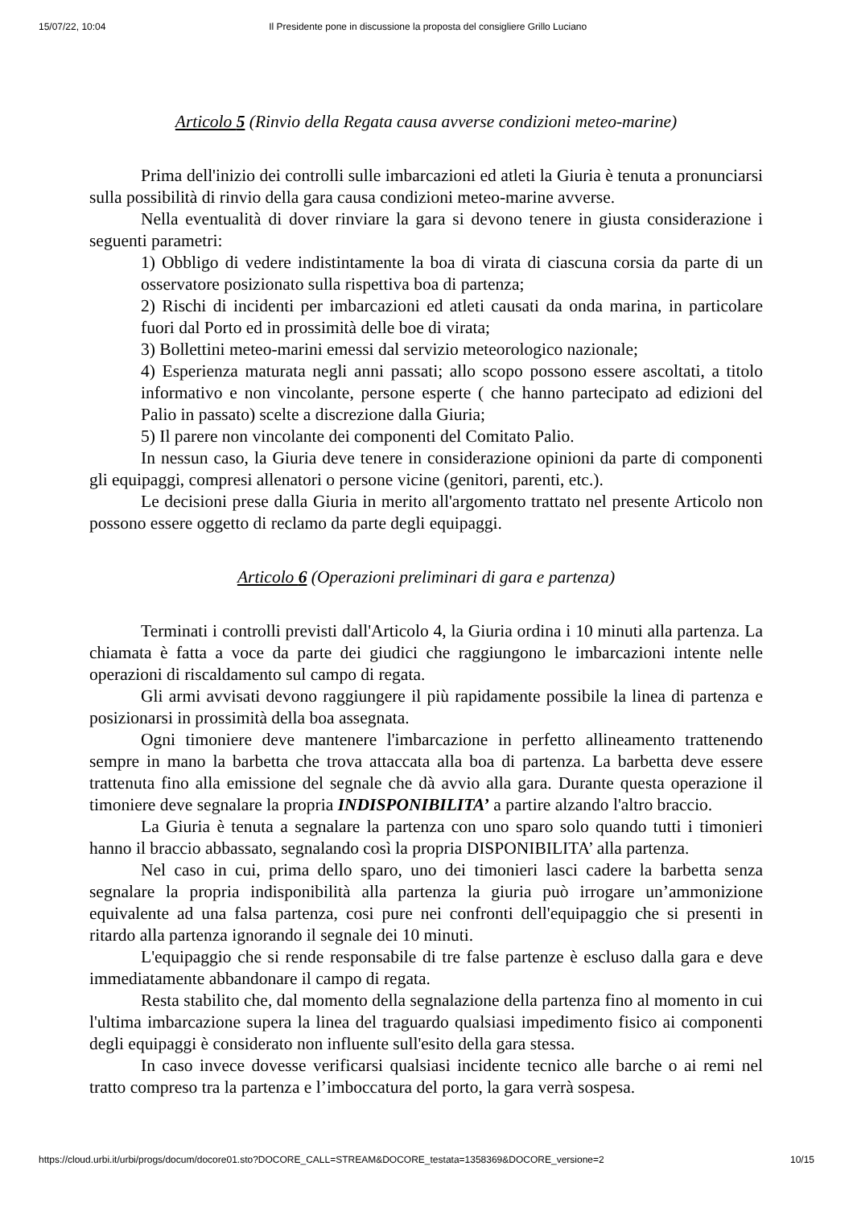15/07/22, 10:04 Il Presidente pone in discussione la proposta del consigliere Grillo Luciano
Articolo 5 (Rinvio della Regata causa avverse condizioni meteo-marine)
Prima dell'inizio dei controlli sulle imbarcazioni ed atleti la Giuria è tenuta a pronunciarsi sulla possibilità di rinvio della gara causa condizioni meteo-marine avverse.
Nella eventualità di dover rinviare la gara si devono tenere in giusta considerazione i seguenti parametri:
1) Obbligo di vedere indistintamente la boa di virata di ciascuna corsia da parte di un osservatore posizionato sulla rispettiva boa di partenza;
2) Rischi di incidenti per imbarcazioni ed atleti causati da onda marina, in particolare fuori dal Porto ed in prossimità delle boe di virata;
3) Bollettini meteo-marini emessi dal servizio meteorologico nazionale;
4) Esperienza maturata negli anni passati; allo scopo possono essere ascoltati, a titolo informativo e non vincolante, persone esperte ( che hanno partecipato ad edizioni del Palio in passato) scelte a discrezione dalla Giuria;
5) Il parere non vincolante dei componenti del Comitato Palio.
In nessun caso, la Giuria deve tenere in considerazione opinioni da parte di componenti gli equipaggi, compresi allenatori o persone vicine (genitori, parenti, etc.).
Le decisioni prese dalla Giuria in merito all'argomento trattato nel presente Articolo non possono essere oggetto di reclamo da parte degli equipaggi.
Articolo 6 (Operazioni preliminari di gara e partenza)
Terminati i controlli previsti dall'Articolo 4, la Giuria ordina i 10 minuti alla partenza. La chiamata è fatta a voce da parte dei giudici che raggiungono le imbarcazioni intente nelle operazioni di riscaldamento sul campo di regata.
Gli armi avvisati devono raggiungere il più rapidamente possibile la linea di partenza e posizionarsi in prossimità della boa assegnata.
Ogni timoniere deve mantenere l'imbarcazione in perfetto allineamento trattenendo sempre in mano la barbetta che trova attaccata alla boa di partenza. La barbetta deve essere trattenuta fino alla emissione del segnale che dà avvio alla gara. Durante questa operazione il timoniere deve segnalare la propria INDISPONIBILITA’ a partire alzando l'altro braccio.
La Giuria è tenuta a segnalare la partenza con uno sparo solo quando tutti i timonieri hanno il braccio abbassato, segnalando così la propria DISPONIBILITA’ alla partenza.
Nel caso in cui, prima dello sparo, uno dei timonieri lasci cadere la barbetta senza segnalare la propria indisponibilità alla partenza la giuria può irrogare un’ammonizione equivalente ad una falsa partenza, cosi pure nei confronti dell'equipaggio che si presenti in ritardo alla partenza ignorando il segnale dei 10 minuti.
L'equipaggio che si rende responsabile di tre false partenze è escluso dalla gara e deve immediatamente abbandonare il campo di regata.
Resta stabilito che, dal momento della segnalazione della partenza fino al momento in cui l'ultima imbarcazione supera la linea del traguardo qualsiasi impedimento fisico ai componenti degli equipaggi è considerato non influente sull'esito della gara stessa.
In caso invece dovesse verificarsi qualsiasi incidente tecnico alle barche o ai remi nel tratto compreso tra la partenza e l’imboccatura del porto, la gara verrà sospesa.
https://cloud.urbi.it/urbi/progs/docum/docore01.sto?DOCORE_CALL=STREAM&DOCORE_testata=1358369&DOCORE_versione=2 10/15